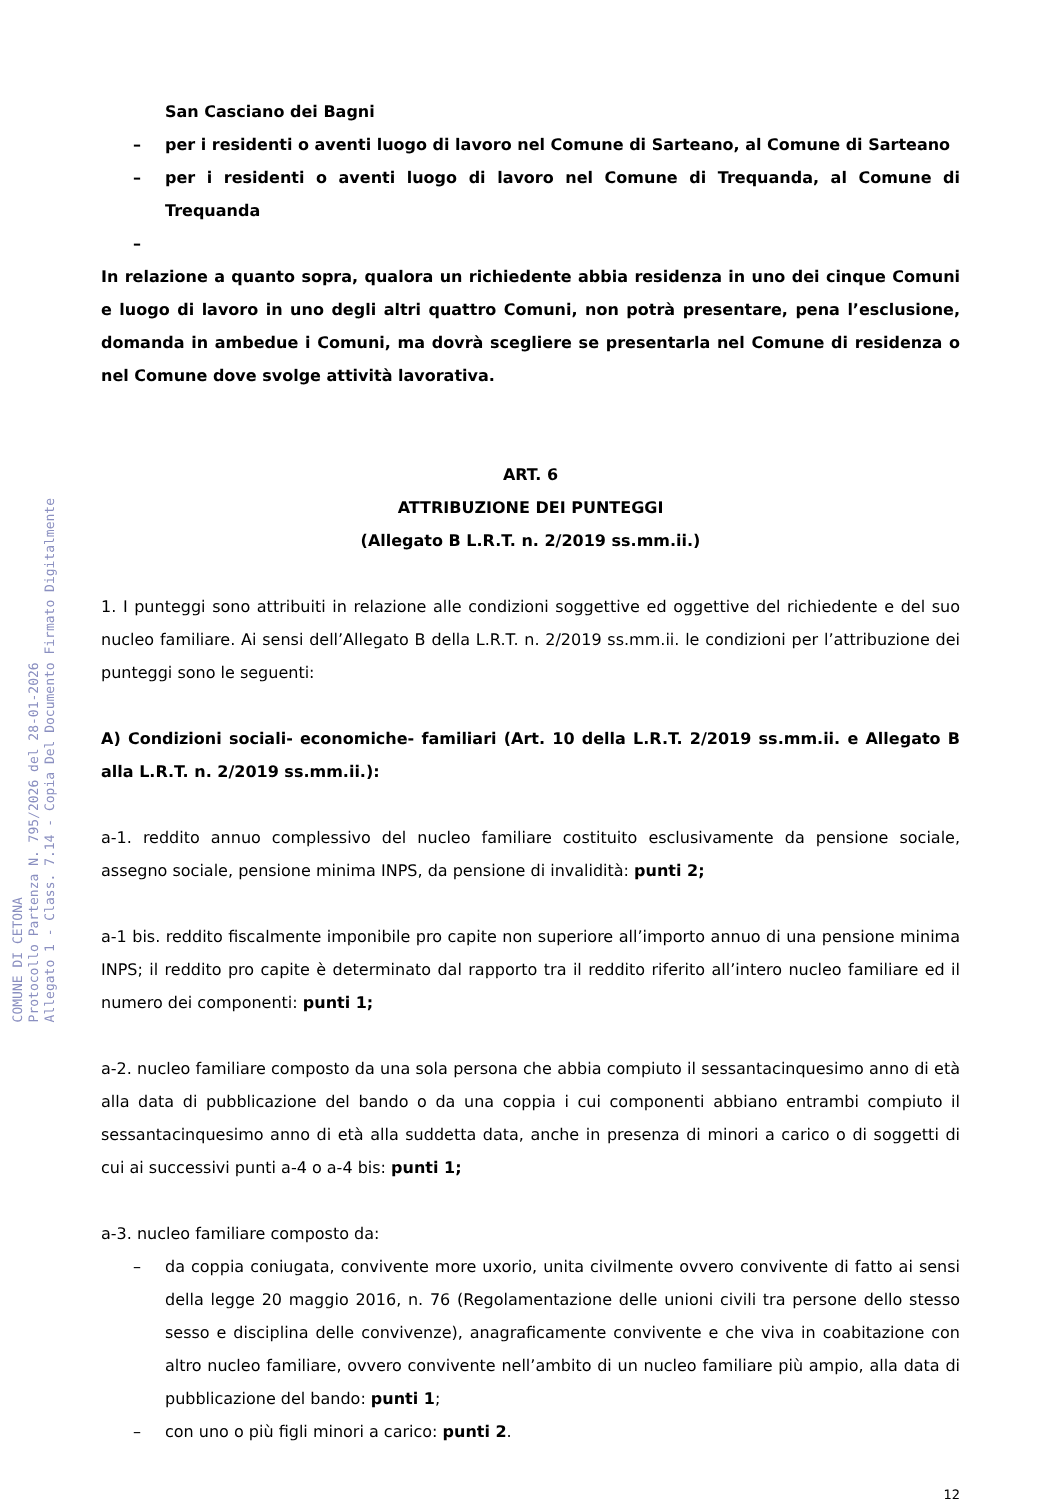COMUNE DI CETONA
Protocollo Partenza N. 795/2026 del 28-01-2026
Allegato 1 - Class. 7.14 - Copia Del Documento Firmato Digitalmente
San Casciano dei Bagni
– per i residenti o aventi luogo di lavoro nel Comune di Sarteano, al Comune di Sarteano
– per i residenti o aventi luogo di lavoro nel Comune di Trequanda, al Comune di Trequanda
–
In relazione a quanto sopra, qualora un richiedente abbia residenza in uno dei cinque Comuni e luogo di lavoro in uno degli altri quattro Comuni, non potrà presentare, pena l’esclusione, domanda in ambedue i Comuni, ma dovrà scegliere se presentarla nel Comune di residenza o nel Comune dove svolge attività lavorativa.
ART. 6
ATTRIBUZIONE DEI PUNTEGGI
(Allegato B L.R.T. n. 2/2019 ss.mm.ii.)
1. I punteggi sono attribuiti in relazione alle condizioni soggettive ed oggettive del richiedente e del suo nucleo familiare. Ai sensi dell’Allegato B della L.R.T. n. 2/2019 ss.mm.ii. le condizioni per l’attribuzione dei punteggi sono le seguenti:
A) Condizioni sociali- economiche- familiari (Art. 10 della L.R.T. 2/2019 ss.mm.ii. e Allegato B alla L.R.T. n. 2/2019 ss.mm.ii.):
a-1. reddito annuo complessivo del nucleo familiare costituito esclusivamente da pensione sociale, assegno sociale, pensione minima INPS, da pensione di invalidità: punti 2;
a-1 bis. reddito fiscalmente imponibile pro capite non superiore all’importo annuo di una pensione minima INPS; il reddito pro capite è determinato dal rapporto tra il reddito riferito all’intero nucleo familiare ed il numero dei componenti: punti 1;
a-2. nucleo familiare composto da una sola persona che abbia compiuto il sessantacinquesimo anno di età alla data di pubblicazione del bando o da una coppia i cui componenti abbiano entrambi compiuto il sessantacinquesimo anno di età alla suddetta data, anche in presenza di minori a carico o di soggetti di cui ai successivi punti a-4 o a-4 bis: punti 1;
a-3. nucleo familiare composto da:
– da coppia coniugata, convivente more uxorio, unita civilmente ovvero convivente di fatto ai sensi della legge 20 maggio 2016, n. 76 (Regolamentazione delle unioni civili tra persone dello stesso sesso e disciplina delle convivenze), anagraficamente convivente e che viva in coabitazione con altro nucleo familiare, ovvero convivente nell’ambito di un nucleo familiare più ampio, alla data di pubblicazione del bando: punti 1;
– con uno o più figli minori a carico: punti 2.
12